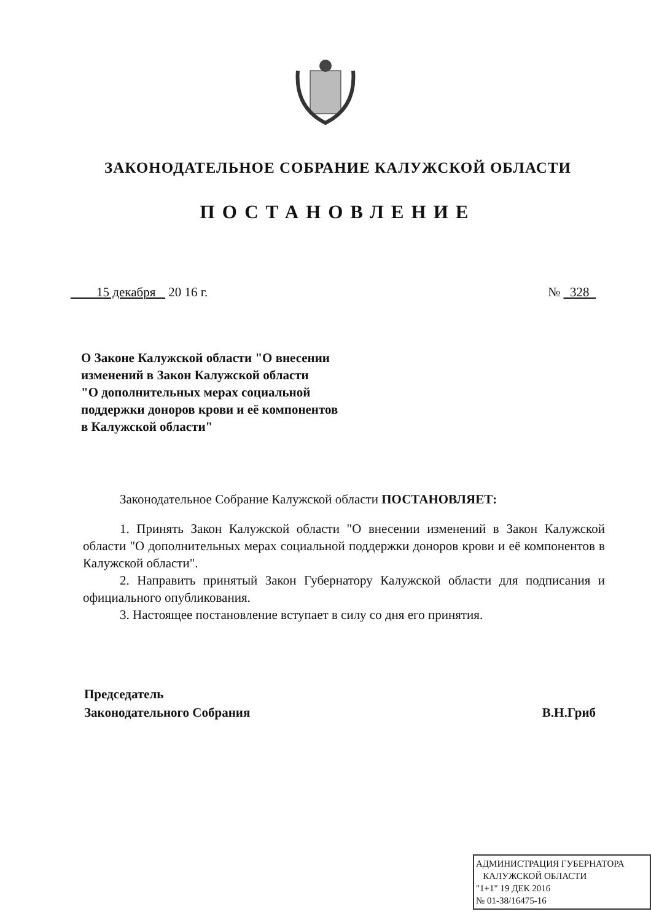ЗАКОНОДАТЕЛЬНОЕ СОБРАНИЕ КАЛУЖСКОЙ ОБЛАСТИ
ПОСТАНОВЛЕНИЕ
15 декабря 20 16 г. № 328
О Законе Калужской области "О внесении
изменений в Закон Калужской области
"О дополнительных мерах социальной
поддержки доноров крови и её компонентов
в Калужской области"
Законодательное Собрание Калужской области ПОСТАНОВЛЯЕТ:
1. Принять Закон Калужской области "О внесении изменений в Закон Калужской области "О дополнительных мерах социальной поддержки доноров крови и её компонентов в Калужской области".
2. Направить принятый Закон Губернатору Калужской области для подписания и официального опубликования.
3. Настоящее постановление вступает в силу со дня его принятия.
Председатель
Законодательного Собрания В.Н.Гриб
АДМИНИСТРАЦИЯ ГУБЕРНАТОРА
КАЛУЖСКОЙ ОБЛАСТИ
"1+1" 19 ДЕК 2016
№ 01-38/16475-16